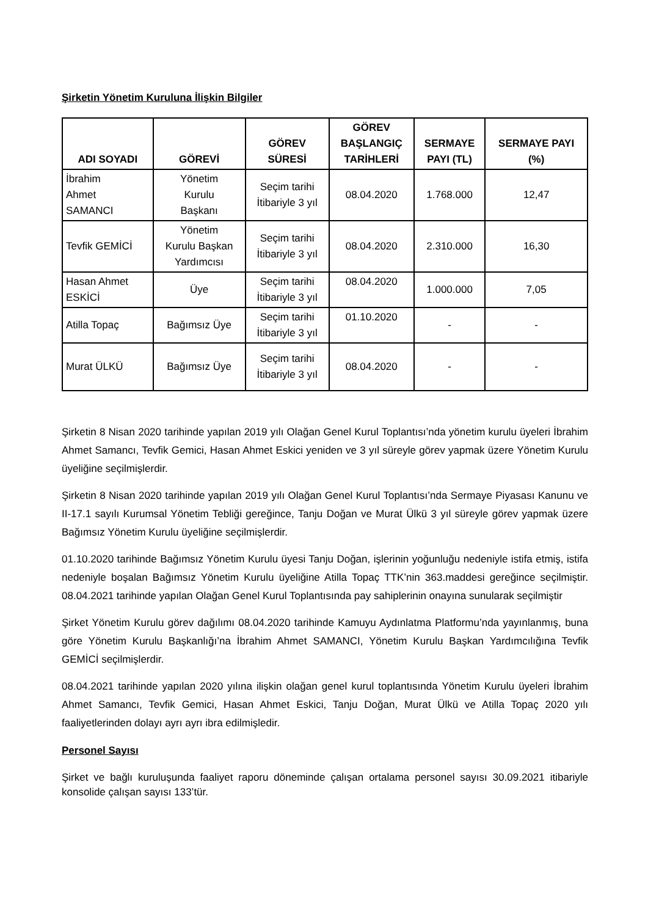Şirketin Yönetim Kuruluna İlişkin Bilgiler
| ADI SOYADI | GÖREVİ | GÖREV SÜRESİ | GÖREV BAŞLANGIÇ TARİHLERİ | SERMAYE PAYI (TL) | SERMAYE PAYI (%) |
| --- | --- | --- | --- | --- | --- |
| İbrahim Ahmet SAMANCI | Yönetim Kurulu Başkanı | Seçim tarihi İtibariyle 3 yıl | 08.04.2020 | 1.768.000 | 12,47 |
| Tevfik GEMİCİ | Yönetim Kurulu Başkan Yardımcısı | Seçim tarihi İtibariyle 3 yıl | 08.04.2020 | 2.310.000 | 16,30 |
| Hasan Ahmet ESKİCİ | Üye | Seçim tarihi İtibariyle 3 yıl | 08.04.2020 | 1.000.000 | 7,05 |
| Atilla Topaç | Bağımsız Üye | Seçim tarihi İtibariyle 3 yıl | 01.10.2020 | - | - |
| Murat ÜLKÜ | Bağımsız Üye | Seçim tarihi İtibariyle 3 yıl | 08.04.2020 | - | - |
Şirketin 8 Nisan 2020 tarihinde yapılan 2019 yılı Olağan Genel Kurul Toplantısı’nda yönetim kurulu üyeleri İbrahim Ahmet Samancı, Tevfik Gemici, Hasan Ahmet Eskici yeniden ve 3 yıl süreyle görev yapmak üzere Yönetim Kurulu üyeliğine seçilmişlerdir.
Şirketin 8 Nisan 2020 tarihinde yapılan 2019 yılı Olağan Genel Kurul Toplantısı’nda Sermaye Piyasası Kanunu ve II-17.1 sayılı Kurumsal Yönetim Tebliği gereğince, Tanju Doğan ve Murat Ülkü 3 yıl süreyle görev yapmak üzere Bağımsız Yönetim Kurulu üyeliğine seçilmişlerdir.
01.10.2020 tarihinde Bağımsız Yönetim Kurulu üyesi Tanju Doğan, işlerinin yoğunluğu nedeniyle istifa etmiş, istifa nedeniyle boşalan Bağımsız Yönetim Kurulu üyeliğine Atilla Topaç TTK’nin 363.maddesi gereğince seçilmiştir. 08.04.2021 tarihinde yapılan Olağan Genel Kurul Toplantısında pay sahiplerinin onayına sunularak seçilmiştir
Şirket Yönetim Kurulu görev dağılımı 08.04.2020 tarihinde Kamuyu Aydınlatma Platformu’nda yayınlanmış, buna göre Yönetim Kurulu Başkanlığı’na İbrahim Ahmet SAMANCI, Yönetim Kurulu Başkan Yardımcılığına Tevfik GEMİCİ seçilmişlerdir.
08.04.2021 tarihinde yapılan 2020 yılına ilişkin olağan genel kurul toplantısında Yönetim Kurulu üyeleri İbrahim Ahmet Samancı, Tevfik Gemici, Hasan Ahmet Eskici, Tanju Doğan, Murat Ülkü ve Atilla Topaç 2020 yılı faaliyetlerinden dolayı ayrı ayrı ibra edilmişledir.
Personel Sayısı
Şirket ve bağlı kuruluşunda faaliyet raporu döneminde çalışan ortalama personel sayısı 30.09.2021 itibariyle konsolide çalışan sayısı 133’tür.